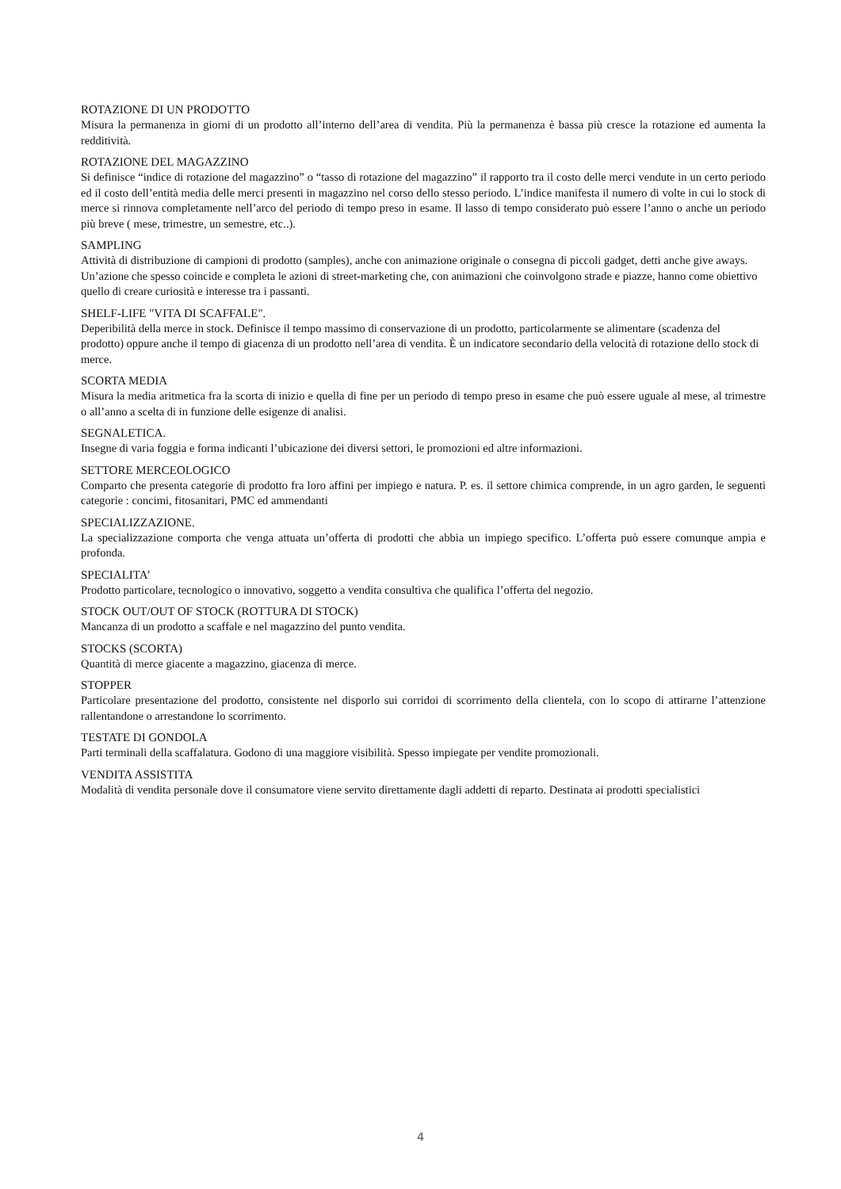ROTAZIONE DI UN PRODOTTO
Misura la permanenza in giorni di un prodotto all’interno dell’area di vendita. Più la permanenza è bassa più cresce la rotazione ed aumenta la redditività.
ROTAZIONE DEL MAGAZZINO
Si definisce “indice di rotazione del magazzino” o “tasso di rotazione del magazzino” il rapporto tra il costo delle merci vendute in un certo periodo ed il costo dell’entità media delle merci presenti in magazzino nel corso dello stesso periodo. L’indice manifesta il numero di volte in cui lo stock di merce si rinnova completamente nell’arco del periodo di tempo preso in esame. Il lasso di tempo considerato può essere l’anno o anche un periodo più breve ( mese, trimestre, un semestre, etc..).
SAMPLING
Attività di distribuzione di campioni di prodotto (samples), anche con animazione originale o consegna di piccoli gadget, detti anche give aways. Un’azione che spesso coincide e completa le azioni di street-marketing che, con animazioni che coinvolgono strade e piazze, hanno come obiettivo quello di creare curiosità e interesse tra i passanti.
SHELF-LIFE "VITA DI SCAFFALE".
Deperibilità della merce in stock. Definisce il tempo massimo di conservazione di un prodotto, particolarmente se alimentare (scadenza del prodotto) oppure anche il tempo di giacenza di un prodotto nell’area di vendita. È un indicatore secondario della velocità di rotazione dello stock di merce.
SCORTA MEDIA
Misura la media aritmetica fra la scorta di inizio e quella di fine per un periodo di tempo preso in esame che può essere uguale al mese, al trimestre o all’anno a scelta di in funzione delle esigenze di analisi.
SEGNALETICA.
Insegne di varia foggia e forma indicanti l’ubicazione dei diversi settori, le promozioni ed altre informazioni.
SETTORE MERCEOLOGICO
Comparto che presenta categorie di prodotto fra loro affini per impiego e natura. P. es. il settore chimica comprende, in un agro garden, le seguenti categorie : concimi, fitosanitari, PMC ed ammendanti
SPECIALIZZAZIONE.
La specializzazione comporta che venga attuata un’offerta di prodotti che abbia un impiego specifico. L’offerta può essere comunque ampia e profonda.
SPECIALITA’
Prodotto particolare, tecnologico o innovativo, soggetto a vendita consultiva che qualifica l’offerta del negozio.
STOCK OUT/OUT OF STOCK (ROTTURA DI STOCK)
Mancanza di un prodotto a scaffale e nel magazzino del punto vendita.
STOCKS (SCORTA)
Quantità di merce giacente a magazzino, giacenza di merce.
STOPPER
Particolare presentazione del prodotto, consistente nel disporlo sui corridoi di scorrimento della clientela, con lo scopo di attirarne l’attenzione rallentandone o arrestandone lo scorrimento.
TESTATE DI GONDOLA
Parti terminali della scaffalatura. Godono di una maggiore visibilità. Spesso impiegate per vendite promozionali.
VENDITA ASSISTITA
Modalità di vendita personale dove il consumatore viene servito direttamente dagli addetti di reparto. Destinata ai prodotti specialistici
4